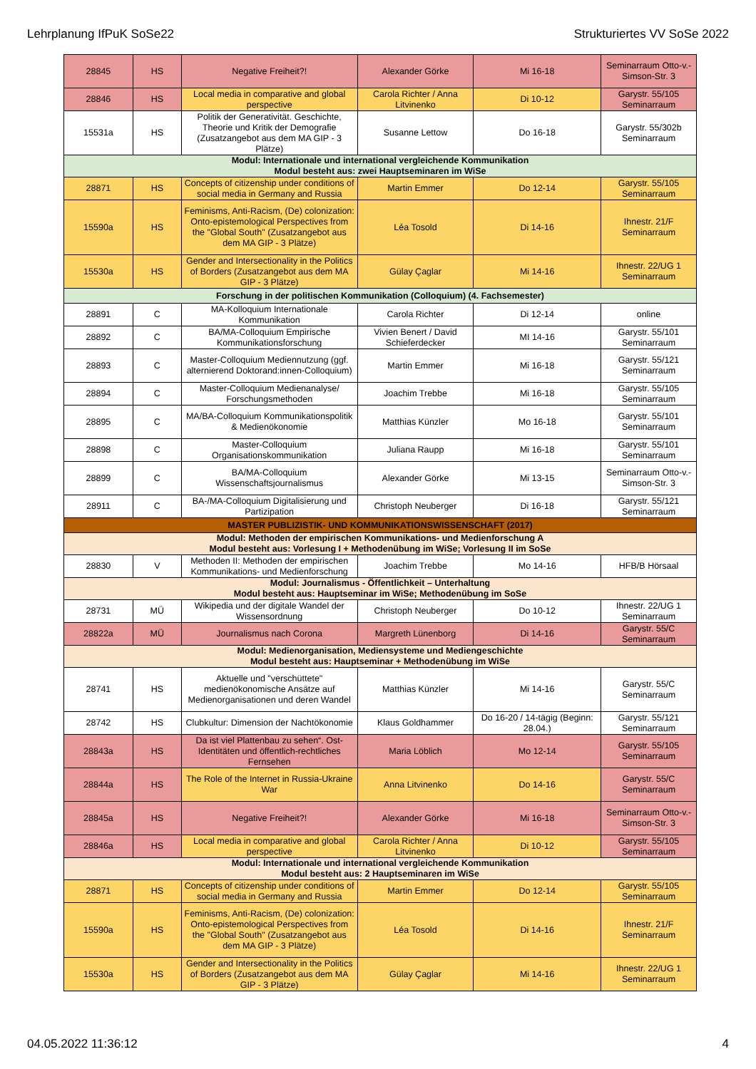Lehrplanung IfPuK SoSe22 Strukturiertes VV SoSe 2022
| 28845 | HS | Negative Freiheit?! | Alexander Görke | Mi 16-18 | Seminarraum Otto-v.-Simson-Str. 3 |
| 28846 | HS | Local media in comparative and global perspective | Carola Richter / Anna Litvinenko | Di 10-12 | Garystr. 55/105 Seminarraum |
| 15531a | HS | Politik der Generativität. Geschichte, Theorie und Kritik der Demografie (Zusatzangebot aus dem MA GIP - 3 Plätze) | Susanne Lettow | Do 16-18 | Garystr. 55/302b Seminarraum |
| Modul: Internationale und international vergleichende Kommunikation Modul besteht aus: zwei Hauptseminaren im WiSe | | | | | |
| 28871 | HS | Concepts of citizenship under conditions of social media in Germany and Russia | Martin Emmer | Do 12-14 | Garystr. 55/105 Seminarraum |
| 15590a | HS | Feminisms, Anti-Racism, (De) colonization: Onto-epistemological Perspectives from the "Global South" (Zusatzangebot aus dem MA GIP - 3 Plätze) | Léa Tosold | Di 14-16 | Ihnestr. 21/F Seminarraum |
| 15530a | HS | Gender and Intersectionality in the Politics of Borders (Zusatzangebot aus dem MA GIP - 3 Plätze) | Gülay Çaglar | Mi 14-16 | Ihnestr. 22/UG 1 Seminarraum |
| Forschung in der politischen Kommunikation (Colloquium) (4. Fachsemester) | | | | | |
| 28891 | C | MA-Kolloquium Internationale Kommunikation | Carola Richter | Di 12-14 | online |
| 28892 | C | BA/MA-Colloquium Empirische Kommunikationsforschung | Vivien Benert / David Schieferdecker | MI 14-16 | Garystr. 55/101 Seminarraum |
| 28893 | C | Master-Colloquium Mediennutzung (ggf. alternierend Doktorand:innen-Colloquium) | Martin Emmer | Mi 16-18 | Garystr. 55/121 Seminarraum |
| 28894 | C | Master-Colloquium Medienanalyse/ Forschungsmethoden | Joachim Trebbe | Mi 16-18 | Garystr. 55/105 Seminarraum |
| 28895 | C | MA/BA-Colloquium Kommunikationspolitik & Medienökonomie | Matthias Künzler | Mo 16-18 | Garystr. 55/101 Seminarraum |
| 28898 | C | Master-Colloquium Organisationskommunikation | Juliana Raupp | Mi 16-18 | Garystr. 55/101 Seminarraum |
| 28899 | C | BA/MA-Colloquium Wissenschaftsjournalismus | Alexander Görke | Mi 13-15 | Seminarraum Otto-v.-Simson-Str. 3 |
| 28911 | C | BA-/MA-Colloquium Digitalisierung und Partizipation | Christoph Neuberger | Di 16-18 | Garystr. 55/121 Seminarraum |
| MASTER PUBLIZISTIK- UND KOMMUNIKATIONSWISSENSCHAFT (2017) | | | | | |
| Modul: Methoden der empirischen Kommunikations- und Medienforschung A Modul besteht aus: Vorlesung I + Methodenübung im WiSe; Vorlesung II im SoSe | | | | | |
| 28830 | V | Methoden II: Methoden der empirischen Kommunikations- und Medienforschung | Joachim Trebbe | Mo 14-16 | HFB/B Hörsaal |
| Modul: Journalismus - Öffentlichkeit – Unterhaltung Modul besteht aus: Hauptseminar im WiSe; Methodenübung im SoSe | | | | | |
| 28731 | MÜ | Wikipedia und der digitale Wandel der Wissensordnung | Christoph Neuberger | Do 10-12 | Ihnestr. 22/UG 1 Seminarraum |
| 28822a | MÜ | Journalismus nach Corona | Margreth Lünenborg | Di 14-16 | Garystr. 55/C Seminarraum |
| Modul: Medienorganisation, Mediensysteme und Mediengeschichte Modul besteht aus: Hauptseminar + Methodenübung im WiSe | | | | | |
| 28741 | HS | Aktuelle und "verschüttete" medienökonomische Ansätze auf Medienorganisationen und deren Wandel | Matthias Künzler | Mi 14-16 | Garystr. 55/C Seminarraum |
| 28742 | HS | Clubkultur: Dimension der Nachtökonomie | Klaus Goldhammer | Do 16-20 / 14-tägig (Beginn: 28.04.) | Garystr. 55/121 Seminarraum |
| 28843a | HS | Da ist viel Plattenbau zu sehen“. Ost-Identitäten und öffentlich-rechtliches Fernsehen | Maria Löblich | Mo 12-14 | Garystr. 55/105 Seminarraum |
| 28844a | HS | The Role of the Internet in Russia-Ukraine War | Anna Litvinenko | Do 14-16 | Garystr. 55/C Seminarraum |
| 28845a | HS | Negative Freiheit?! | Alexander Görke | Mi 16-18 | Seminarraum Otto-v.-Simson-Str. 3 |
| 28846a | HS | Local media in comparative and global perspective | Carola Richter / Anna Litvinenko | Di 10-12 | Garystr. 55/105 Seminarraum |
| Modul: Internationale und international vergleichende Kommunikation Modul besteht aus: 2 Hauptseminaren im WiSe | | | | | |
| 28871 | HS | Concepts of citizenship under conditions of social media in Germany and Russia | Martin Emmer | Do 12-14 | Garystr. 55/105 Seminarraum |
| 15590a | HS | Feminisms, Anti-Racism, (De) colonization: Onto-epistemological Perspectives from the "Global South" (Zusatzangebot aus dem MA GIP - 3 Plätze) | Léa Tosold | Di 14-16 | Ihnestr. 21/F Seminarraum |
| 15530a | HS | Gender and Intersectionality in the Politics of Borders (Zusatzangebot aus dem MA GIP - 3 Plätze) | Gülay Çaglar | Mi 14-16 | Ihnestr. 22/UG 1 Seminarraum |
04.05.2022 11:36:12 4